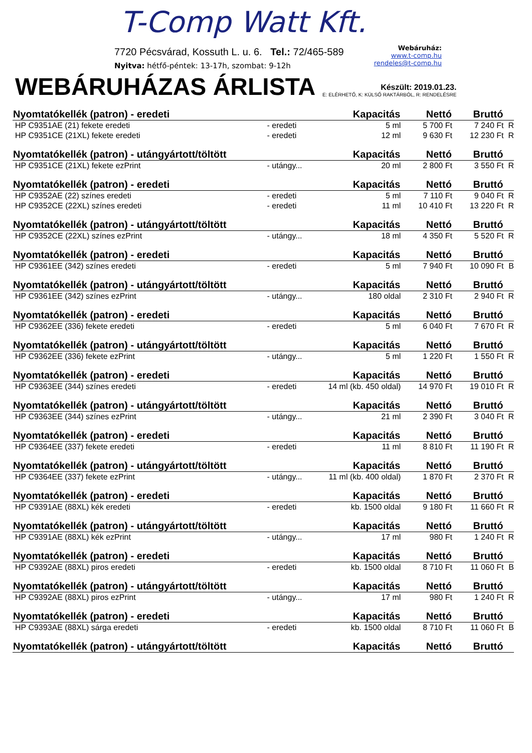T-Comp Watt Kft.
7720 Pécsvárad, Kossuth L. u. 6. Tel.: 72/465-589
Nyitva: hétfő-péntek: 13-17h, szombat: 9-12h
Webáruház:
www.t-comp.hu
rendeles@t-comp.hu
WEBÁRUHÁZAS ÁRLISTA
Készült: 2019.01.23.
E: ELÉRHETŐ, K: KÜLSŐ RAKTÁRBÓL, R: RENDELÉSRE
| Nyomtatókellék (patron) - eredeti | | Kapacitás | Nettó | Bruttó | |
| --- | --- | --- | --- | --- | --- |
| HP C9351AE (21) fekete eredeti | - eredeti | 5 ml | 5 700 Ft | 7 240 Ft | R |
| HP C9351CE (21XL) fekete eredeti | - eredeti | 12 ml | 9 630 Ft | 12 230 Ft | R |
| Nyomtatókellék (patron) - utángyártott/töltött | | Kapacitás | Nettó | Bruttó | |
| HP C9351CE (21XL) fekete ezPrint | - utángy... | 20 ml | 2 800 Ft | 3 550 Ft | R |
| Nyomtatókellék (patron) - eredeti | | Kapacitás | Nettó | Bruttó | |
| HP C9352AE (22) színes eredeti | - eredeti | 5 ml | 7 110 Ft | 9 040 Ft | R |
| HP C9352CE (22XL) színes eredeti | - eredeti | 11 ml | 10 410 Ft | 13 220 Ft | R |
| Nyomtatókellék (patron) - utángyártott/töltött | | Kapacitás | Nettó | Bruttó | |
| HP C9352CE (22XL) színes ezPrint | - utángy... | 18 ml | 4 350 Ft | 5 520 Ft | R |
| Nyomtatókellék (patron) - eredeti | | Kapacitás | Nettó | Bruttó | |
| HP C9361EE (342) színes eredeti | - eredeti | 5 ml | 7 940 Ft | 10 090 Ft | B |
| Nyomtatókellék (patron) - utángyártott/töltött | | Kapacitás | Nettó | Bruttó | |
| HP C9361EE (342) színes ezPrint | - utángy... | 180 oldal | 2 310 Ft | 2 940 Ft | R |
| Nyomtatókellék (patron) - eredeti | | Kapacitás | Nettó | Bruttó | |
| HP C9362EE (336) fekete eredeti | - eredeti | 5 ml | 6 040 Ft | 7 670 Ft | R |
| Nyomtatókellék (patron) - utángyártott/töltött | | Kapacitás | Nettó | Bruttó | |
| HP C9362EE (336) fekete ezPrint | - utángy... | 5 ml | 1 220 Ft | 1 550 Ft | R |
| Nyomtatókellék (patron) - eredeti | | Kapacitás | Nettó | Bruttó | |
| HP C9363EE (344) színes eredeti | - eredeti | 14 ml (kb. 450 oldal) | 14 970 Ft | 19 010 Ft | R |
| Nyomtatókellék (patron) - utángyártott/töltött | | Kapacitás | Nettó | Bruttó | |
| HP C9363EE (344) színes ezPrint | - utángy... | 21 ml | 2 390 Ft | 3 040 Ft | R |
| Nyomtatókellék (patron) - eredeti | | Kapacitás | Nettó | Bruttó | |
| HP C9364EE (337) fekete eredeti | - eredeti | 11 ml | 8 810 Ft | 11 190 Ft | R |
| Nyomtatókellék (patron) - utángyártott/töltött | | Kapacitás | Nettó | Bruttó | |
| HP C9364EE (337) fekete ezPrint | - utángy... | 11 ml (kb. 400 oldal) | 1 870 Ft | 2 370 Ft | R |
| Nyomtatókellék (patron) - eredeti | | Kapacitás | Nettó | Bruttó | |
| HP C9391AE (88XL) kék eredeti | - eredeti | kb. 1500 oldal | 9 180 Ft | 11 660 Ft | R |
| Nyomtatókellék (patron) - utángyártott/töltött | | Kapacitás | Nettó | Bruttó | |
| HP C9391AE (88XL) kék ezPrint | - utángy... | 17 ml | 980 Ft | 1 240 Ft | R |
| Nyomtatókellék (patron) - eredeti | | Kapacitás | Nettó | Bruttó | |
| HP C9392AE (88XL) piros eredeti | - eredeti | kb. 1500 oldal | 8 710 Ft | 11 060 Ft | B |
| Nyomtatókellék (patron) - utángyártott/töltött | | Kapacitás | Nettó | Bruttó | |
| HP C9392AE (88XL) piros ezPrint | - utángy... | 17 ml | 980 Ft | 1 240 Ft | R |
| Nyomtatókellék (patron) - eredeti | | Kapacitás | Nettó | Bruttó | |
| HP C9393AE (88XL) sárga eredeti | - eredeti | kb. 1500 oldal | 8 710 Ft | 11 060 Ft | B |
| Nyomtatókellék (patron) - utángyártott/töltött | | Kapacitás | Nettó | Bruttó | |